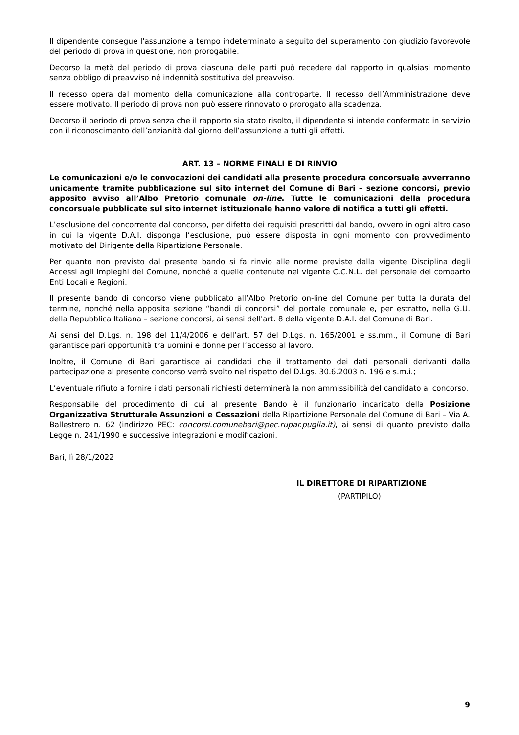Il dipendente consegue l'assunzione a tempo indeterminato a seguito del superamento con giudizio favorevole del periodo di prova in questione, non prorogabile.
Decorso la metà del periodo di prova ciascuna delle parti può recedere dal rapporto in qualsiasi momento senza obbligo di preavviso né indennità sostitutiva del preavviso.
Il recesso opera dal momento della comunicazione alla controparte. Il recesso dell’Amministrazione deve essere motivato. Il periodo di prova non può essere rinnovato o prorogato alla scadenza.
Decorso il periodo di prova senza che il rapporto sia stato risolto, il dipendente si intende confermato in servizio con il riconoscimento dell’anzianità dal giorno dell’assunzione a tutti gli effetti.
ART. 13 – NORME FINALI E DI RINVIO
Le comunicazioni e/o le convocazioni dei candidati alla presente procedura concorsuale avverranno unicamente tramite pubblicazione sul sito internet del Comune di Bari – sezione concorsi, previo apposito avviso all’Albo Pretorio comunale on-line. Tutte le comunicazioni della procedura concorsuale pubblicate sul sito internet istituzionale hanno valore di notifica a tutti gli effetti.
L’esclusione del concorrente dal concorso, per difetto dei requisiti prescritti dal bando, ovvero in ogni altro caso in cui la vigente D.A.I. disponga l’esclusione, può essere disposta in ogni momento con provvedimento motivato del Dirigente della Ripartizione Personale.
Per quanto non previsto dal presente bando si fa rinvio alle norme previste dalla vigente Disciplina degli Accessi agli Impieghi del Comune, nonché a quelle contenute nel vigente C.C.N.L. del personale del comparto Enti Locali e Regioni.
Il presente bando di concorso viene pubblicato all’Albo Pretorio on-line del Comune per tutta la durata del termine, nonché nella apposita sezione “bandi di concorsi” del portale comunale e, per estratto, nella G.U. della Repubblica Italiana – sezione concorsi, ai sensi dell'art. 8 della vigente D.A.I. del Comune di Bari.
Ai sensi del D.Lgs. n. 198 del 11/4/2006 e dell’art. 57 del D.Lgs. n. 165/2001 e ss.mm., il Comune di Bari garantisce pari opportunità tra uomini e donne per l’accesso al lavoro.
Inoltre, il Comune di Bari garantisce ai candidati che il trattamento dei dati personali derivanti dalla partecipazione al presente concorso verrà svolto nel rispetto del D.Lgs. 30.6.2003 n. 196 e s.m.i.;
L’eventuale rifiuto a fornire i dati personali richiesti determinerà la non ammissibilità del candidato al concorso.
Responsabile del procedimento di cui al presente Bando è il funzionario incaricato della Posizione Organizzativa Strutturale Assunzioni e Cessazioni della Ripartizione Personale del Comune di Bari – Via A. Ballestrero n. 62 (indirizzo PEC: concorsi.comunebari@pec.rupar.puglia.it), ai sensi di quanto previsto dalla Legge n. 241/1990 e successive integrazioni e modificazioni.
Bari, lì 28/1/2022
IL DIRETTORE DI RIPARTIZIONE
(PARTIPILO)
9